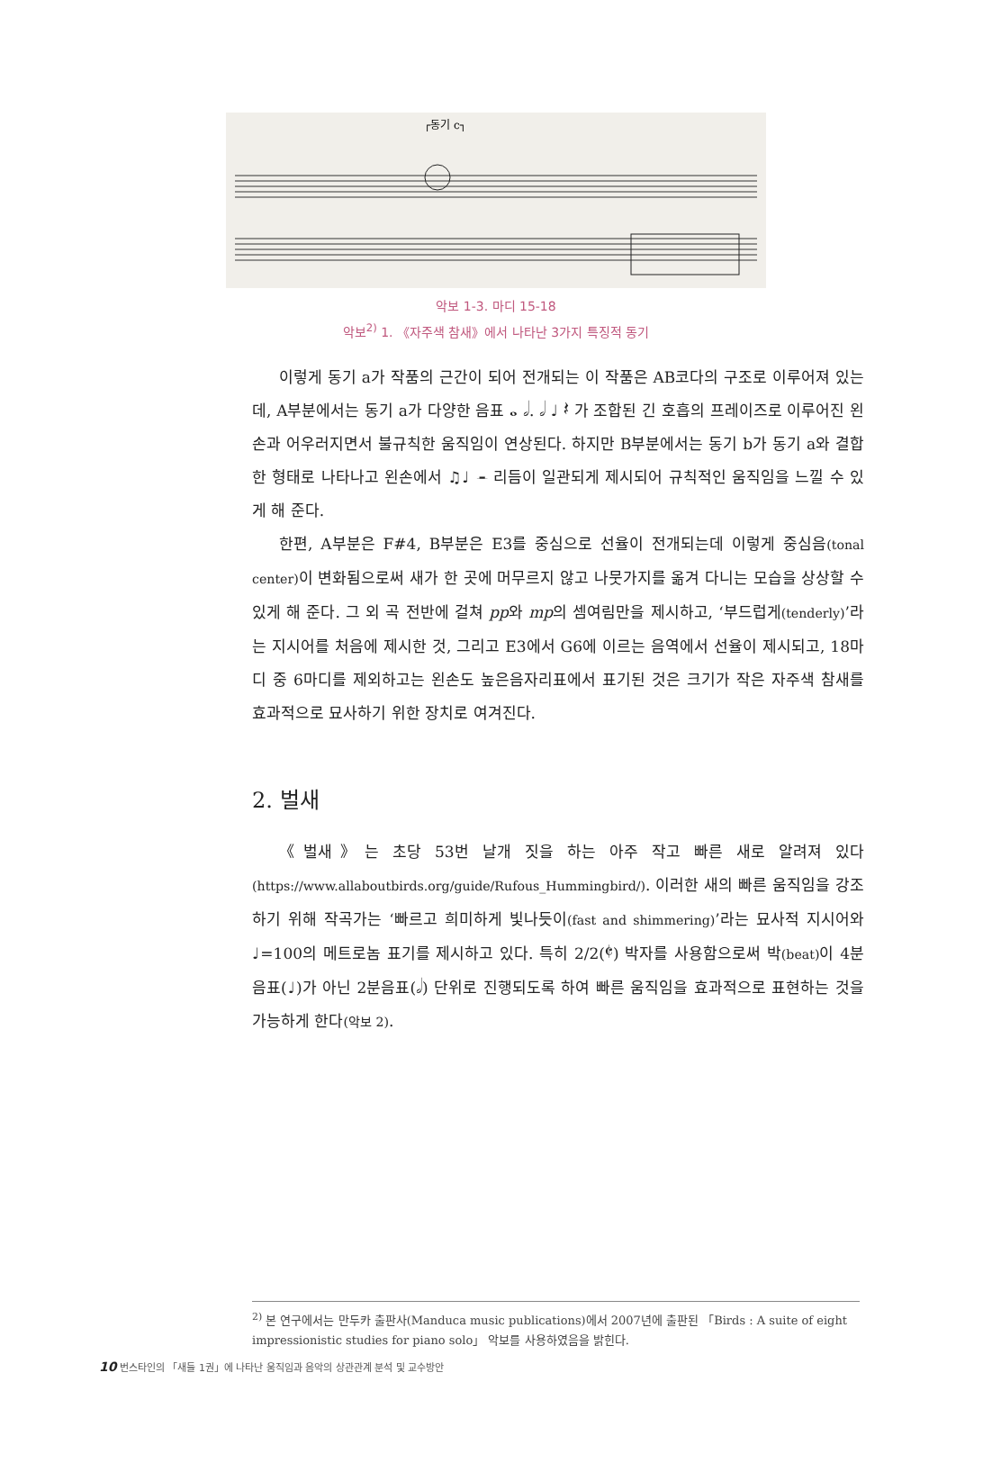┌동기 c┐
악보 1-3. 마디 15-18
악보<sup>2)</sup> 1. 《자주색 참새》에서 나타난 3가지 특징적 동기
이렇게 동기 a가 작품의 근간이 되어 전개되는 이 작품은 AB코다의 구조로 이루어져 있는데, A부분에서는 동기 a가 다양한 음표 𝅝 𝅗𝅥. 𝅗𝅥 ♩ 𝄽 가 조합된 긴 호흡의 프레이즈로 이루어진 왼손과 어우러지면서 불규칙한 움직임이 연상된다. 하지만 B부분에서는 동기 b가 동기 a와 결합한 형태로 나타나고 왼손에서 ♫♩ 𝄼 리듬이 일관되게 제시되어 규칙적인 움직임을 느낄 수 있게 해 준다.
한편, A부분은 F#4, B부분은 E3를 중심으로 선율이 전개되는데 이렇게 중심음(tonal center) 이 변화됨으로써 새가 한 곳에 머무르지 않고 나뭇가지를 옮겨 다니는 모습을 상상할 수 있게 해 준다. 그 외 곡 전반에 걸쳐 pp와 mp의 셈여림만을 제시하고, ‘부드럽게(tenderly)’라는 지시어를 처음에 제시한 것, 그리고 E3에서 G6에 이르는 음역에서 선율이 제시되고, 18마디 중 6마디를 제외하고는 왼손도 높은음자리표에서 표기된 것은 크기가 작은 자주색 참새를 효과적으로 묘사하기 위한 장치로 여겨진다.
2. 벌새
《벌새》는 초당 53번 날개 짓을 하는 아주 작고 빠른 새로 알려져 있다(https://www.allaboutbirds.org/guide/Rufous_Hummingbird/). 이러한 새의 빠른 움직임을 강조하기 위해 작곡가는 ‘빠르고 희미하게 빛나듯이(fast and shimmering)’라는 묘사적 지시어와 ♩=100의 메트로놈 표기를 제시하고 있다. 특히 2/2(𝄵) 박자를 사용함으로써 박(beat) 이 4분음표(♩)가 아닌 2분음표(𝅗𝅥) 단위로 진행되도록 하여 빠른 움직임을 효과적으로 표현하는 것을 가능하게 한다(악보 2).
<sup>2)</sup> 본 연구에서는 만두카 출판사(Manduca music publications)에서 2007년에 출판된 「Birds : A suite of eight impressionistic studies for piano solo」 악보를 사용하였음을 밝힌다.
10 번스타인의 「새들 1권」에 나타난 움직임과 음악의 상관관계 분석 및 교수방안